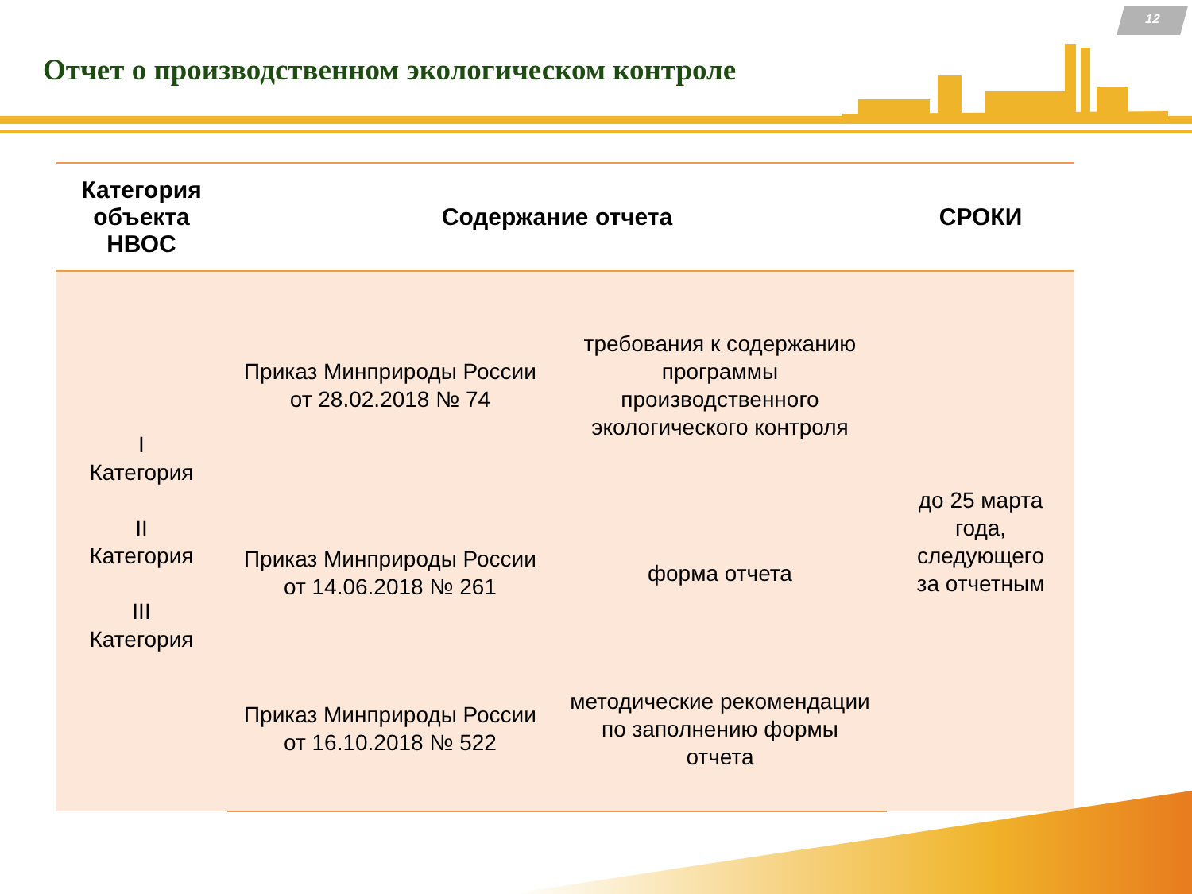12
Отчет о производственном экологическом контроле
| Категория объекта НВОС | Содержание отчета | | СРОКИ |
| --- | --- | --- | --- |
| I Категория II Категория III Категория | Приказ Минприроды России от 28.02.2018 № 74 | требования к содержанию программы производственного экологического контроля | до 25 марта года, следующего за отчетным |
| | Приказ Минприроды России от 14.06.2018 № 261 | форма отчета | |
| | Приказ Минприроды России от 16.10.2018 № 522 | методические рекомендации по заполнению формы отчета | |